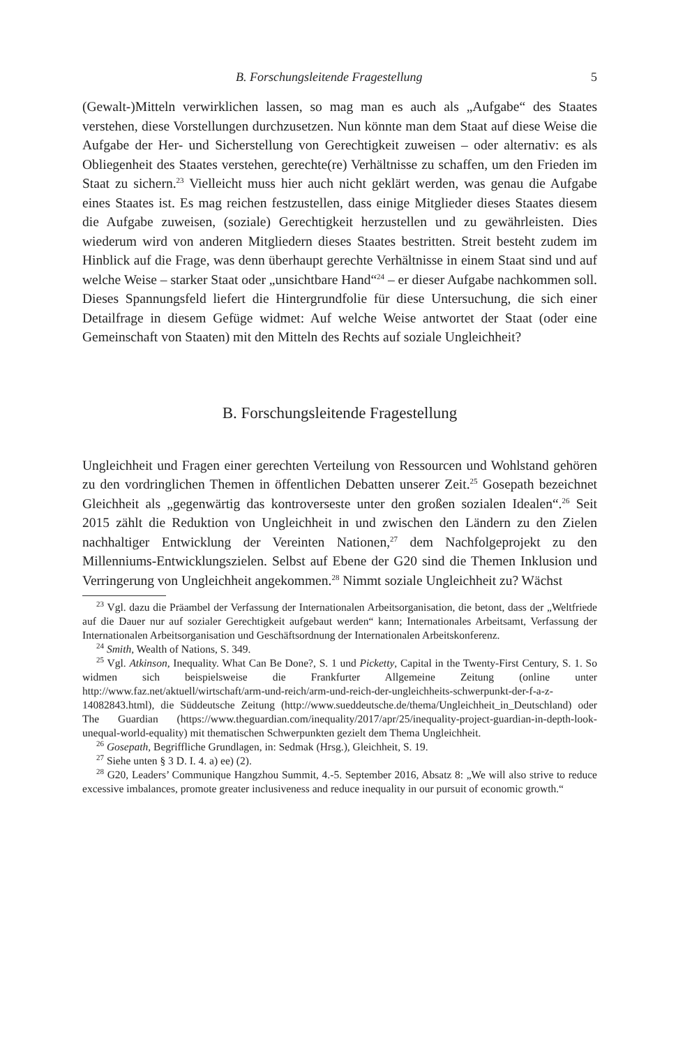B. Forschungsleitende Fragestellung 5
(Gewalt-)Mitteln verwirklichen lassen, so mag man es auch als „Aufgabe“ des Staates verstehen, diese Vorstellungen durchzusetzen. Nun könnte man dem Staat auf diese Weise die Aufgabe der Her- und Sicherstellung von Gerechtigkeit zuweisen – oder alternativ: es als Obliegenheit des Staates verstehen, gerechte(re) Verhältnisse zu schaffen, um den Frieden im Staat zu sichern.<sup>23</sup> Vielleicht muss hier auch nicht geklärt werden, was genau die Aufgabe eines Staates ist. Es mag reichen festzustellen, dass einige Mitglieder dieses Staates diesem die Aufgabe zuweisen, (soziale) Gerechtigkeit herzustellen und zu gewährleisten. Dies wiederum wird von anderen Mitgliedern dieses Staates bestritten. Streit besteht zudem im Hinblick auf die Frage, was denn überhaupt gerechte Verhältnisse in einem Staat sind und auf welche Weise – starker Staat oder „unsichtbare Hand“<sup>24</sup> – er dieser Aufgabe nachkommen soll. Dieses Spannungsfeld liefert die Hintergrundfolie für diese Untersuchung, die sich einer Detailfrage in diesem Gefüge widmet: Auf welche Weise antwortet der Staat (oder eine Gemeinschaft von Staaten) mit den Mitteln des Rechts auf soziale Ungleichheit?
B. Forschungsleitende Fragestellung
Ungleichheit und Fragen einer gerechten Verteilung von Ressourcen und Wohlstand gehören zu den vordringlichen Themen in öffentlichen Debatten unserer Zeit.<sup>25</sup> Gosepath bezeichnet Gleichheit als „gegenwärtig das kontroverseste unter den großen sozialen Idealen“.<sup>26</sup> Seit 2015 zählt die Reduktion von Ungleichheit in und zwischen den Ländern zu den Zielen nachhaltiger Entwicklung der Vereinten Nationen,<sup>27</sup> dem Nachfolgeprojekt zu den Millenniums-Entwicklungszielen. Selbst auf Ebene der G20 sind die Themen Inklusion und Verringerung von Ungleichheit angekommen.<sup>28</sup> Nimmt soziale Ungleichheit zu? Wächst
<sup>23</sup> Vgl. dazu die Präambel der Verfassung der Internationalen Arbeitsorganisation, die betont, dass der „Weltfriede auf die Dauer nur auf sozialer Gerechtigkeit aufgebaut werden“ kann; Internationales Arbeitsamt, Verfassung der Internationalen Arbeitsorganisation und Geschäftsordnung der Internationalen Arbeitskonferenz.
<sup>24</sup> Smith, Wealth of Nations, S. 349.
<sup>25</sup> Vgl. Atkinson, Inequality. What Can Be Done?, S. 1 und Picketty, Capital in the Twenty-First Century, S. 1. So widmen sich beispielsweise die Frankfurter Allgemeine Zeitung (online unter http://www.faz.net/aktuell/wirtschaft/arm-und-reich/arm-und-reich-der-ungleichheits-schwerpunkt-der-f-a-z-14082843.html), die Süddeutsche Zeitung (http://www.sueddeutsche.de/thema/Ungleichheit_in_Deutschland) oder The Guardian (https://www.theguardian.com/inequality/2017/apr/25/inequality-project-guardian-in-depth-look-unequal-world-equality) mit thematischen Schwerpunkten gezielt dem Thema Ungleichheit.
<sup>26</sup> Gosepath, Begriffliche Grundlagen, in: Sedmak (Hrsg.), Gleichheit, S. 19.
<sup>27</sup> Siehe unten § 3 D. I. 4. a) ee) (2).
<sup>28</sup> G20, Leaders’ Communique Hangzhou Summit, 4.-5. September 2016, Absatz 8: „We will also strive to reduce excessive imbalances, promote greater inclusiveness and reduce inequality in our pursuit of economic growth.“